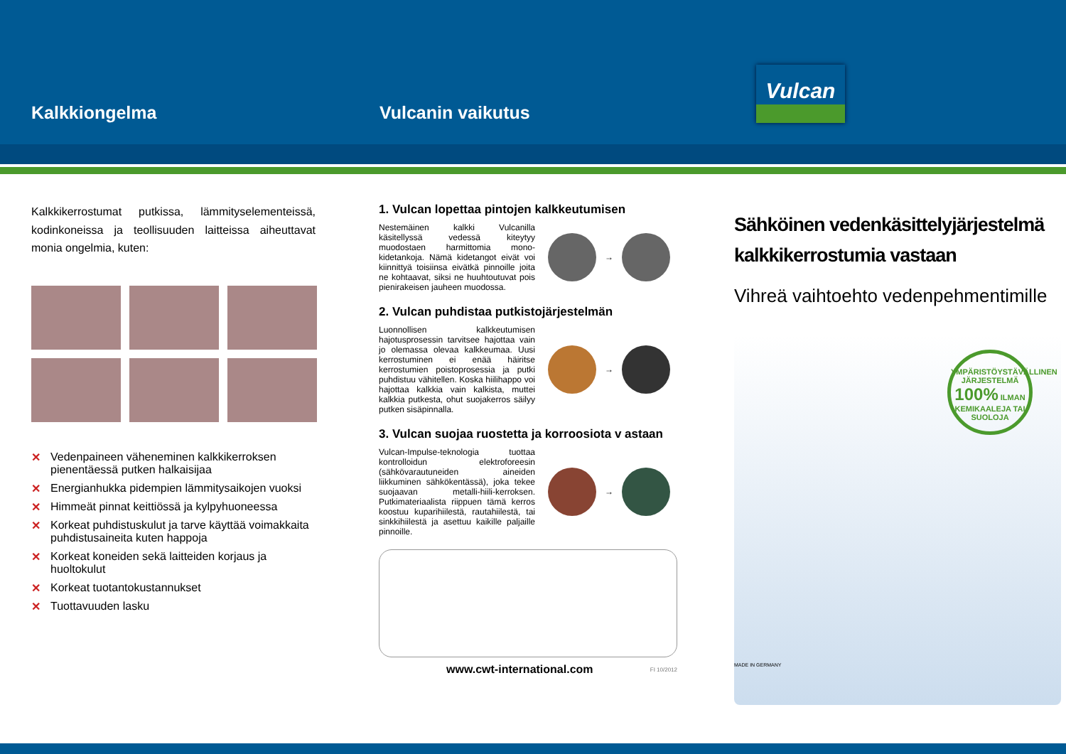Kalkkiongelma
Vulcanin vaikutus
Vulcan
Kalkkikerrostumat putkissa, lämmityselementeissä, kodinkoneissa ja teollisuuden laitteissa aiheuttavat monia ongelmia, kuten:
✕ Vedenpaineen väheneminen kalkkikerroksen pienentäessä putken halkaisijaa
✕ Energianhukka pidempien lämmitysaikojen vuoksi
✕ Himmeät pinnat keittiössä ja kylpyhuoneessa
✕ Korkeat puhdistuskulut ja tarve käyttää voimakkaita puhdistusaineita kuten happoja
✕ Korkeat koneiden sekä laitteiden korjaus ja huoltokulut
✕ Korkeat tuotantokustannukset
✕ Tuottavuuden lasku
1. Vulcan lopettaa pintojen kalkkeutumisen
Nestemäinen kalkki Vulcanilla käsitellyssä vedessä kiteytyy muodostaen harmittomia mono-kidetankoja. Nämä kidetangot eivät voi kiinnittyä toisiinsa eivätkä pinnoille joita ne kohtaavat, siksi ne huuhtoutuvat pois pienirakeisen jauheen muodossa.
→
2. Vulcan puhdistaa putkistojärjestelmän
Luonnollisen kalkkeutumisen hajotusprosessin tarvitsee hajottaa vain jo olemassa olevaa kalkkeumaa. Uusi kerrostuminen ei enää häiritse kerrostumien poistoprosessia ja putki puhdistuu vähitellen. Koska hiilihappo voi hajottaa kalkkia vain kalkista, muttei kalkkia putkesta, ohut suojakerros säilyy putken sisäpinnalla.
→
3. Vulcan suojaa ruostetta ja korroosiota v astaan
Vulcan-Impulse-teknologia tuottaa kontrolloidun elektroforeesin (sähkövarautuneiden aineiden liikkuminen sähkökentässä), joka tekee suojaavan metalli-hiili-kerroksen. Putkimateriaalista riippuen tämä kerros koostuu kuparihiilestä, rautahiilestä, tai sinkkihiilestä ja asettuu kaikille paljaille pinnoille.
→
www.cwt-international.com FI 10/2012
Sähköinen vedenkäsittelyjärjestelmä kalkkikerrostumia vastaan
Vihreä vaihtoehto vedenpehmentimille
YMPÄRISTÖYSTÄVÄLLINEN JÄRJESTELMÄ 100% ILMAN KEMIKAALEJA TAI SUOLOJA
MADE IN GERMANY